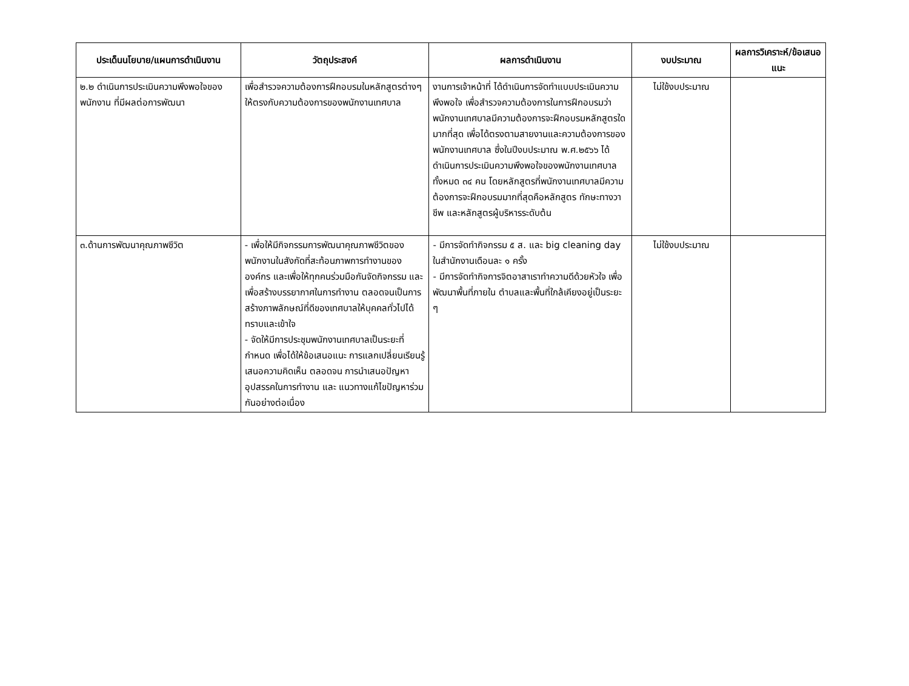| ประเด็นนโยบาย/แผนการดำเนินงาน | วัตถุประสงค์ | ผลการดำเนินงาน | งบประมาณ | ผลการวิเคราะห์/ข้อเสนอแนะ |
| --- | --- | --- | --- | --- |
| ๒.๒ ดำเนินการประเมินความพึงพอใจของพนักงาน ที่มีผลต่อการพัฒนา | เพื่อสำรวจความต้องการฝึกอบรมในหลักสูตรต่างๆ ให้ตรงกับความต้องการของพนักงานเทศบาล | งานการเจ้าหน้าที่ ได้ดำเนินการจัดทำแบบประเมินความพึงพอใจ เพื่อสำรวจความต้องการในการฝึกอบรมว่าพนักงานเทศบาลมีความต้องการจะฝึกอบรมหลักสูตรใดมากที่สุด เพื่อได้ตรงตามสายงานและความต้องการของพนักงานเทศบาล ซึ่งในปีงบประมาณ พ.ศ.๒๕๖๖ ได้ดำเนินการประเมินความพึงพอใจของพนักงานเทศบาลทั้งหมด ๓๔ คน โดยหลักสูตรที่พนักงานเทศบาลมีความต้องการจะฝึกอบรมมากที่สุดคือหลักสูตร ทักษะทางวาชีพ และหลักสูตรผู้บริหารระดับต้น | ไม่ใช้งบประมาณ | |
| ๓.ด้านการพัฒนาคุณภาพชีวิต | - เพื่อให้มีกิจกรรมการพัฒนาคุณภาพชีวิตของพนักงานในสังกัดที่สะท้อนภาพการทำงานขององค์กร และเพื่อให้ทุกคนร่วมมือกันจัดกิจกรรม และเพื่อสร้างบรรยากาศในการทำงาน ตลอดจนเป็นการสร้างภาพลักษณ์ที่ดีของเทศบาลให้บุคคลทั่วไปได้ทราบและเข้าใจ - จัดให้มีการประชุมพนักงานเทศบาลเป็นระยะที่กำหนด เพื่อได้ให้ข้อเสนอแนะ การแลกเปลี่ยนเรียนรู้ เสนอความคิดเห็น ตลอดจน การนำเสนอปัญหา อุปสรรคในการทำงาน และ แนวทางแก้ไขปัญหาร่วมกันอย่างต่อเนื่อง | - มีการจัดทำกิจกรรม ๕ ส. และ big cleaning day ในสำนักงานเดือนละ ๑ ครั้ง - มีการจัดทำกิจการจิตอาสาเราทำความดีด้วยหัวใจ เพื่อพัฒนาพื้นที่ภายใน ตำบลและพื้นที่ใกล้เคียงอยู่เป็นระยะ ๆ | ไม่ใช้งบประมาณ | |